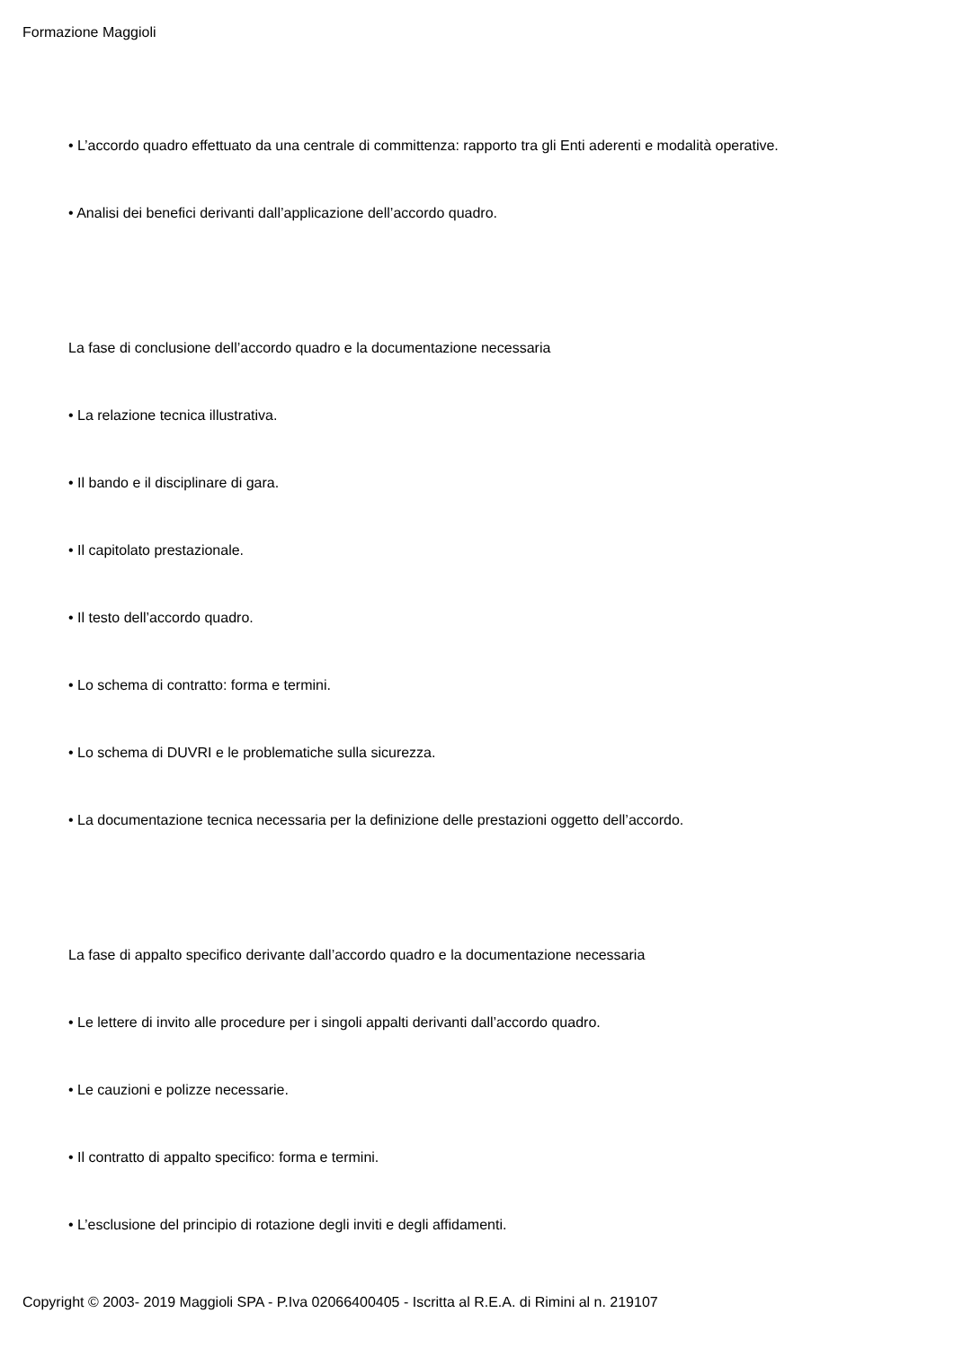Formazione Maggioli
• L’accordo quadro effettuato da una centrale di committenza: rapporto tra gli Enti aderenti e modalità operative.
• Analisi dei benefici derivanti dall’applicazione dell’accordo quadro.
La fase di conclusione dell’accordo quadro e la documentazione necessaria
• La relazione tecnica illustrativa.
• Il bando e il disciplinare di gara.
• Il capitolato prestazionale.
• Il testo dell’accordo quadro.
• Lo schema di contratto: forma e termini.
• Lo schema di DUVRI e le problematiche sulla sicurezza.
• La documentazione tecnica necessaria per la definizione delle prestazioni oggetto dell’accordo.
La fase di appalto specifico derivante dall’accordo quadro e la documentazione necessaria
• Le lettere di invito alle procedure per i singoli appalti derivanti dall’accordo quadro.
• Le cauzioni e polizze necessarie.
• Il contratto di appalto specifico: forma e termini.
• L’esclusione del principio di rotazione degli inviti e degli affidamenti.
Copyright © 2003- 2019 Maggioli SPA - P.Iva 02066400405 - Iscritta al R.E.A. di Rimini al n. 219107